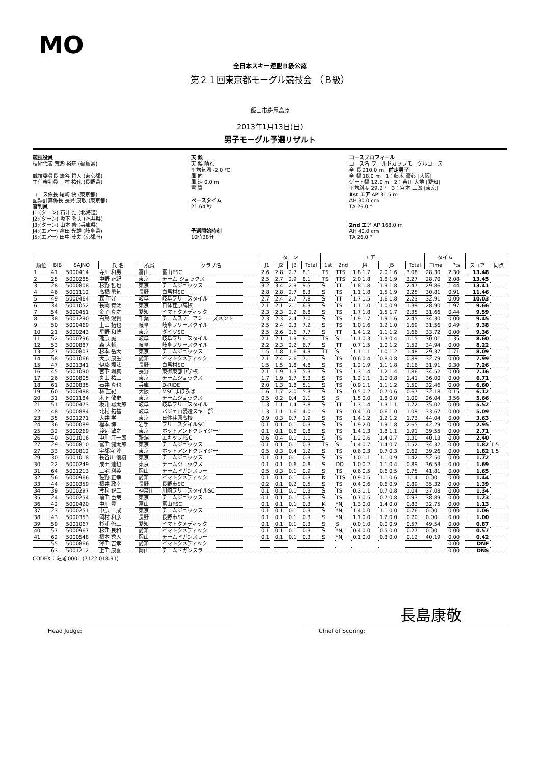MO
全日本スキー連盟Ｂ級公認
第２１回東京都モーグル競技会 （Ｂ級）
飯山市斑尾高原
2013年1月13日(日)
男子モーグル予選リザルト
競技役員
技術代表 荒瀬 裕基 (福島県)
競技委員長 蜂谷 将人 (東京都)
主任審判員 上村 祐代 (長野県)
コース係長 尾崎 快 (東京都)
記録計算係長 長島 康敬 (東京都)
審判員
J1:(ターン) 石井 浩 (北海道)
J2:(ターン) 坂下 秀夫 (福井県)
J3:(ターン) 山本 修 (兵庫県)
J4:(エアー) 窪田 光雄 (岐阜県)
J5:(エアー) 田中 茂夫 (京都府)
天 候
天 候 晴れ
平均気温 -2.0 ℃
風 向
風 速 0.0 m
雪 質
ペースタイム
21.64 秒
予選開始時刻
10時38分
コースプロフィール
コース名 ワールドカップモーグルコース
全 長 210.0 m　前走男子
全 幅 18.0 m　1：藤木 豪心 [大阪]
ゲート幅 12.0 m　2：吉川 大地 [愛知]
平均斜度 29.2 °　3：宮本 二郎 [東京]
1st エア AP 31.5 m
AH 30.0 cm
TA 26.0 °
2nd エア AP 168.0 m
AH 40.0 cm
TA 26.0 °
| | | | | | | ターン | | | | エアー | | | | | タイム | | | |
| --- | --- | --- | --- | --- | --- | --- | --- | --- | --- | --- | --- | --- | --- | --- | --- | --- | --- | --- |
| 順位 | BIB | SAJNO | 氏 名 | 所属 | クラブ名 | J1 | J2 | J3 | Total | 1st | 2nd | J4 | J5 | Total | Time | Pts | スコア | 同点 |
| 1 | 41 | 5000414 | 寺川 和男 | 富山 | 富山FSC | 2.6 | 2.8 | 2.7 | 8.1 | TS | TTS | 1.8 1.7 | 2.0 1.6 | 3.08 | 28.30 | 2.30 | 13.48 | |
| 2 | 25 | 5000285 | 中野 正紀 | 東京 | チーム ジョックス | 2.5 | 2.7 | 2.9 | 8.1 | TS | TTS | 2.0 1.8 | 1.8 1.9 | 3.27 | 28.70 | 2.08 | 13.45 | |
| 3 | 28 | 5000808 | 杉野 哲也 | 東京 | チームジョックス | 3.2 | 3.4 | 2.9 | 9.5 | S | TT | 1.8 1.8 | 1.9 1.8 | 2.47 | 29.86 | 1.44 | 13.41 | |
| 4 | 46 | 5001112 | 髙橋 勇気 | 長野 | 白馬村SC | 2.8 | 2.8 | 2.7 | 8.3 | S | TS | 1.1 1.8 | 1.5 1.9 | 2.25 | 30.81 | 0.91 | 11.46 | |
| 5 | 49 | 5000464 | 森 正好 | 岐阜 | 岐阜フリースタイル | 2.7 | 2.4 | 2.7 | 7.8 | S | TT | 1.7 1.5 | 1.6 1.8 | 2.23 | 32.91 | 0.00 | 10.03 | |
| 6 | 34 | 5001052 | 長岡 宥汰 | 東京 | 日体荏原高校 | 2.1 | 2.1 | 2.1 | 6.3 | S | TS | 1.1 1.0 | 1.0 0.9 | 1.39 | 28.90 | 1.97 | 9.66 | |
| 7 | 54 | 5000451 | 金子 真之 | 愛知 | イマトクメディック | 2.3 | 2.3 | 2.2 | 6.8 | S | TS | 1.7 1.8 | 1.5 1.7 | 2.35 | 31.66 | 0.44 | 9.59 | |
| 8 | 38 | 5001290 | 白鳥 滉貴 | 千葉 | チームスノーアミューズメント | 2.3 | 2.3 | 2.4 | 7.0 | S | TS | 1.9 1.7 | 1.9 1.6 | 2.45 | 34.30 | 0.00 | 9.45 | |
| 9 | 50 | 5000469 | 上口 拓也 | 岐阜 | 岐阜フリースタイル | 2.5 | 2.4 | 2.3 | 7.2 | S | TS | 1.0 1.6 | 1.2 1.0 | 1.69 | 31.56 | 0.49 | 9.38 | |
| 10 | 21 | 5000243 | 星野 和博 | 東京 | ダイワSC | 2.5 | 2.6 | 2.6 | 7.7 | S | TT | 1.4 1.2 | 1.1 1.2 | 1.66 | 33.72 | 0.00 | 9.36 | |
| 11 | 52 | 5000796 | 熊原 誠 | 岐阜 | 岐阜フリースタイル | 2.1 | 2.1 | 1.9 | 6.1 | TS | S | 1.1 0.3 | 1.3 0.4 | 1.15 | 30.01 | 1.35 | 8.60 | |
| 12 | 53 | 5000887 | 森 大輔 | 岐阜 | 岐阜フリースタイル | 2.2 | 2.3 | 2.2 | 6.7 | S | TT | 0.7 1.5 | 1.0 1.2 | 1.52 | 34.94 | 0.00 | 8.22 | |
| 13 | 27 | 5000807 | 杉本 岳大 | 東京 | チームジョックス | 1.5 | 1.8 | 1.6 | 4.9 | TT | S | 1.1 1.1 | 1.0 1.2 | 1.48 | 29.37 | 1.71 | 8.09 | |
| 14 | 58 | 5001066 | 大原 康生 | 愛知 | イマトクメディック | 2.1 | 2.4 | 2.6 | 7.1 | S | TS | 0.6 0.4 | 0.8 0.8 | 0.89 | 32.79 | 0.00 | 7.99 | |
| 15 | 47 | 5001341 | 伊藤 颯汰 | 長野 | 白馬村SC | 1.5 | 1.5 | 1.8 | 4.8 | S | TS | 1.2 1.9 | 1.1 1.8 | 2.16 | 31.91 | 0.30 | 7.26 | |
| 16 | 45 | 5001090 | 宮下 颯真 | 長野 | 東御東部中学校 | 2.1 | 1.9 | 1.3 | 5.3 | S | TS | 1.3 1.4 | 1.2 1.4 | 1.86 | 34.52 | 0.00 | 7.16 | |
| 17 | 26 | 5000805 | 丸山 祐二 | 東京 | チームジョックス | 1.7 | 1.9 | 1.7 | 5.3 | S | TS | 1.2 1.1 | 1.0 0.8 | 1.41 | 36.00 | 0.00 | 6.71 | |
| 18 | 61 | 5000835 | 石井 真也 | 兵庫 | D-RIDE | 2.0 | 1.3 | 1.8 | 5.1 | S | TS | 0.9 1.1 | 1.1 1.2 | 1.50 | 32.46 | 0.00 | 6.60 | |
| 19 | 60 | 5000488 | 林 正紀 | 大阪 | MSC まほろば | 1.6 | 1.7 | 2.0 | 5.3 | S | TS | 0.5 0.2 | 0.7 0.6 | 0.67 | 32.18 | 0.15 | 6.12 | |
| 20 | 31 | 5001184 | 木下 敬史 | 東京 | チームジョックス | 0.5 | 0.2 | 0.4 | 1.1 | S | S | 1.5 0.0 | 1.8 0.0 | 1.00 | 26.04 | 3.56 | 5.66 | |
| 21 | 51 | 5000473 | 坂井 聡太郎 | 岐阜 | 岐阜フリースタイル | 1.3 | 1.1 | 1.4 | 3.8 | S | TT | 1.3 1.4 | 1.3 1.1 | 1.72 | 35.02 | 0.00 | 5.52 | |
| 22 | 48 | 5000884 | 北村 拓基 | 岐阜 | バジェロ製造スキー部 | 1.3 | 1.1 | 1.6 | 4.0 | S | TS | 0.4 1.0 | 0.6 1.0 | 1.09 | 33.67 | 0.00 | 5.09 | |
| 23 | 35 | 5001271 | 大井 学 | 東京 | 日体荏原高校 | 0.9 | 0.3 | 0.7 | 1.9 | S | TS | 1.4 1.2 | 1.2 1.2 | 1.73 | 44.04 | 0.00 | 3.63 | |
| 24 | 36 | 5000089 | 樫本 博 | 岩手 | フリースタイルSC | 0.1 | 0.1 | 0.1 | 0.3 | S | TS | 1.9 2.0 | 1.9 1.8 | 2.65 | 42.29 | 0.00 | 2.95 | |
| 25 | 32 | 5000269 | 渡辺 敏之 | 東京 | ホットアンドクレイジー | 0.1 | 0.1 | 0.6 | 0.8 | S | TS | 1.4 1.3 | 1.8 1.1 | 1.91 | 39.55 | 0.00 | 2.71 | |
| 26 | 40 | 5001016 | 中川 庄一郎 | 新潟 | エキップFSC | 0.6 | 0.4 | 0.1 | 1.1 | S | TS | 1.2 0.6 | 1.4 0.7 | 1.30 | 40.13 | 0.00 | 2.40 | |
| 27 | 29 | 5000810 | 冨田 健太郎 | 東京 | チームジョックス | 0.1 | 0.1 | 0.1 | 0.3 | TS | S | 1.4 0.7 | 1.4 0.7 | 1.52 | 34.32 | 0.00 | 1.82 | 1.5 |
| 27 | 33 | 5000812 | 宇都宮 淳 | 東京 | ホットアンドクレイジー | 0.5 | 0.3 | 0.4 | 1.2 | S | TS | 0.6 0.3 | 0.7 0.3 | 0.62 | 39.26 | 0.00 | 1.82 | 1.5 |
| 29 | 30 | 5001018 | 長谷川 優樹 | 東京 | チームジョックス | 0.1 | 0.1 | 0.1 | 0.3 | S | TS | 1.0 1.1 | 1.1 0.9 | 1.42 | 52.50 | 0.00 | 1.72 | |
| 30 | 22 | 5000249 | 成田 達也 | 東京 | チームジョックス | 0.1 | 0.1 | 0.6 | 0.8 | S | DD | 1.0 0.2 | 1.1 0.4 | 0.89 | 36.53 | 0.00 | 1.69 | |
| 31 | 64 | 5001213 | 三宅 利英 | 岡山 | チームドガンスラー | 0.5 | 0.3 | 0.1 | 0.9 | S | TS | 0.6 0.5 | 0.6 0.5 | 0.75 | 41.81 | 0.00 | 1.65 | |
| 32 | 56 | 5000966 | 佐野 正幸 | 愛知 | イマトクメディック | 0.1 | 0.1 | 0.1 | 0.3 | K | TTS | 0.9 0.5 | 1.1 0.6 | 1.14 | 0.00 | 0.00 | 1.44 | |
| 33 | 44 | 5000359 | 橋井 政幸 | 長野 | 長野市SC | 0.2 | 0.1 | 0.2 | 0.5 | S | TS | 0.4 0.6 | 0.6 0.9 | 0.89 | 35.32 | 0.00 | 1.39 | |
| 34 | 39 | 5000297 | 今村 鋭二 | 神奈川 | 川崎フリースタイルSC | 0.1 | 0.1 | 0.1 | 0.3 | S | TS | 0.3 1.1 | 0.7 0.8 | 1.04 | 37.08 | 0.00 | 1.34 | |
| 35 | 24 | 5000254 | 前田 臣哉 | 東京 | チームジョックス | 0.1 | 0.1 | 0.1 | 0.3 | S | TS | 0.7 0.5 | 0.7 0.8 | 0.93 | 38.89 | 0.00 | 1.23 | |
| 36 | 42 | 5000420 | 中川 豊 | 富山 | 富山FSC | 0.1 | 0.1 | 0.1 | 0.3 | K | *NJ | 1.3 0.0 | 1.4 0.0 | 0.83 | 32.75 | 0.00 | 1.13 | |
| 37 | 23 | 5000251 | 中原 一成 | 東京 | チームジョックス | 0.1 | 0.1 | 0.1 | 0.3 | S | *NJ | 1.4 0.0 | 1.1 0.0 | 0.76 | 0.00 | 0.00 | 1.06 | |
| 38 | 43 | 5000353 | 岡村 和彦 | 長野 | 長野市SC | 0.1 | 0.1 | 0.1 | 0.3 | S | *NJ | 1.1 0.0 | 1.2 0.0 | 0.70 | 0.00 | 0.00 | 1.00 | |
| 39 | 59 | 5001067 | 杉浦 修二 | 愛知 | イマトクメディック | 0.1 | 0.1 | 0.1 | 0.3 | S | S | 0.0 1.0 | 0.0 0.9 | 0.57 | 49.54 | 0.00 | 0.87 | |
| 40 | 57 | 5000967 | 杉江 良和 | 愛知 | イマトクメディック | 0.1 | 0.1 | 0.1 | 0.3 | S | *NJ | 0.4 0.0 | 0.5 0.0 | 0.27 | 0.00 | 0.00 | 0.57 | |
| 41 | 62 | 5000548 | 橋本 秀人 | 岡山 | チームドガンスラー | 0.1 | 0.1 | 0.1 | 0.3 | S | *NJ | 0.1 0.0 | 0.3 0.0 | 0.12 | 40.19 | 0.00 | 0.42 | |
| | 55 | 5000866 | 澤田 吉孝 | 愛知 | イマトクメディック | | | | | | | | | | | 0.00 | DNF | |
| | 63 | 5001212 | 上田 康喜 | 岡山 | チームドガンスラー | | | | | | | | | | | 0.00 | DNS | |
CODEX：斑尾 0001 (7122.018.91)
長島康敬
Head Judge: Chief of Scoring: